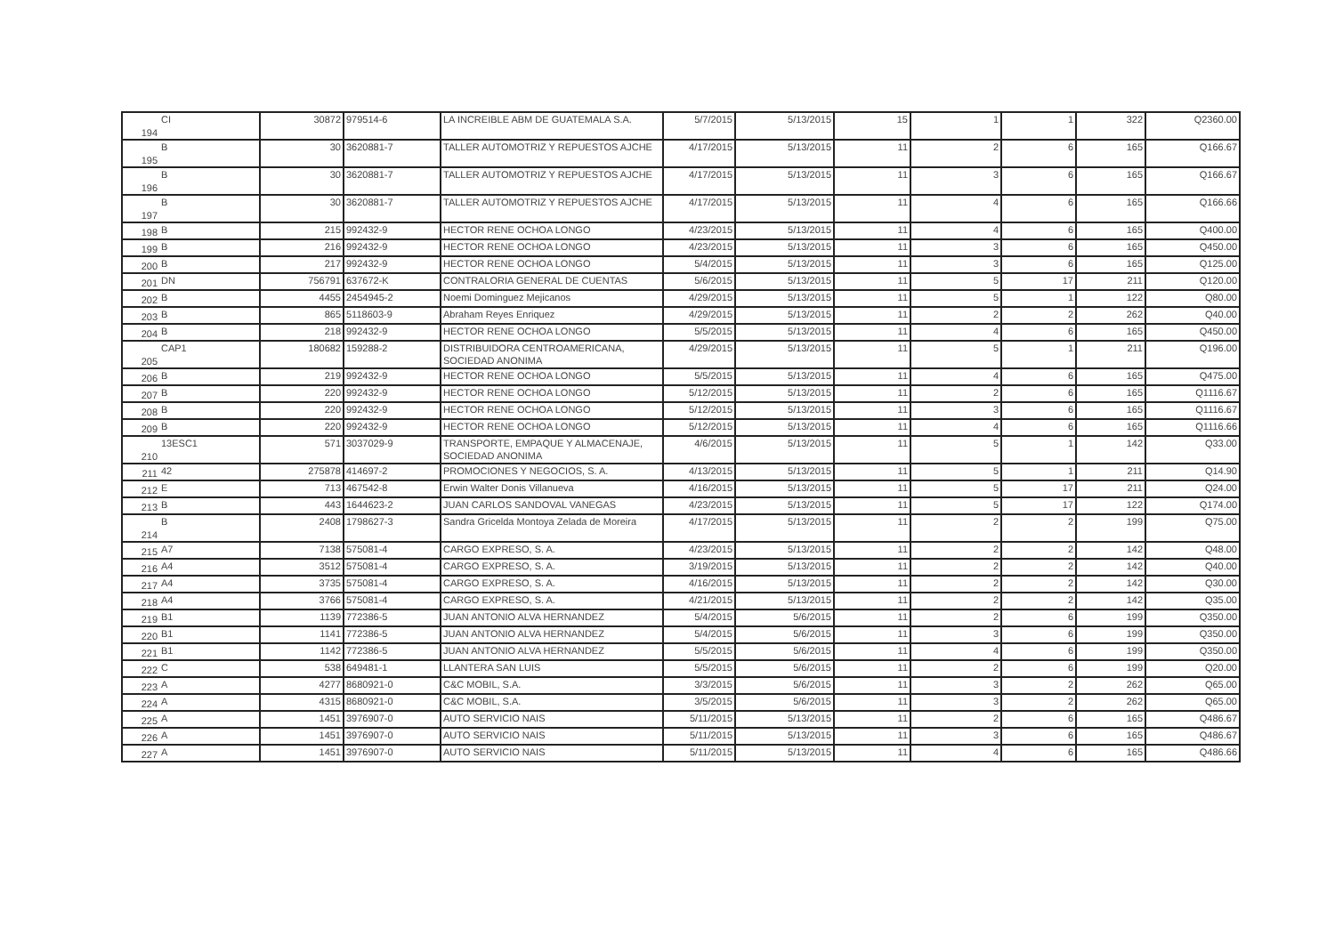| 194 | CI | 30872 | 979514-6 | LA INCREIBLE ABM DE GUATEMALA S.A. | 5/7/2015 | 5/13/2015 | 15 | 1 | 1 | 322 | Q2360.00 |
| 195 | B | 30 | 3620881-7 | TALLER AUTOMOTRIZ Y REPUESTOS AJCHE | 4/17/2015 | 5/13/2015 | 11 | 2 | 6 | 165 | Q166.67 |
| 196 | B | 30 | 3620881-7 | TALLER AUTOMOTRIZ Y REPUESTOS AJCHE | 4/17/2015 | 5/13/2015 | 11 | 3 | 6 | 165 | Q166.67 |
| 197 | B | 30 | 3620881-7 | TALLER AUTOMOTRIZ Y REPUESTOS AJCHE | 4/17/2015 | 5/13/2015 | 11 | 4 | 6 | 165 | Q166.66 |
| 198 | B | 215 | 992432-9 | HECTOR RENE OCHOA LONGO | 4/23/2015 | 5/13/2015 | 11 | 4 | 6 | 165 | Q400.00 |
| 199 | B | 216 | 992432-9 | HECTOR RENE OCHOA LONGO | 4/23/2015 | 5/13/2015 | 11 | 3 | 6 | 165 | Q450.00 |
| 200 | B | 217 | 992432-9 | HECTOR RENE OCHOA LONGO | 5/4/2015 | 5/13/2015 | 11 | 3 | 6 | 165 | Q125.00 |
| 201 | DN | 756791 | 637672-K | CONTRALORIA GENERAL DE CUENTAS | 5/6/2015 | 5/13/2015 | 11 | 5 | 17 | 211 | Q120.00 |
| 202 | B | 4455 | 2454945-2 | Noemi Dominguez Mejicanos | 4/29/2015 | 5/13/2015 | 11 | 5 | 1 | 122 | Q80.00 |
| 203 | B | 865 | 5118603-9 | Abraham Reyes Enriquez | 4/29/2015 | 5/13/2015 | 11 | 2 | 2 | 262 | Q40.00 |
| 204 | B | 218 | 992432-9 | HECTOR RENE OCHOA LONGO | 5/5/2015 | 5/13/2015 | 11 | 4 | 6 | 165 | Q450.00 |
| 205 | CAP1 | 180682 | 159288-2 | DISTRIBUIDORA CENTROAMERICANA, SOCIEDAD ANONIMA | 4/29/2015 | 5/13/2015 | 11 | 5 | 1 | 211 | Q196.00 |
| 206 | B | 219 | 992432-9 | HECTOR RENE OCHOA LONGO | 5/5/2015 | 5/13/2015 | 11 | 4 | 6 | 165 | Q475.00 |
| 207 | B | 220 | 992432-9 | HECTOR RENE OCHOA LONGO | 5/12/2015 | 5/13/2015 | 11 | 2 | 6 | 165 | Q1116.67 |
| 208 | B | 220 | 992432-9 | HECTOR RENE OCHOA LONGO | 5/12/2015 | 5/13/2015 | 11 | 3 | 6 | 165 | Q1116.67 |
| 209 | B | 220 | 992432-9 | HECTOR RENE OCHOA LONGO | 5/12/2015 | 5/13/2015 | 11 | 4 | 6 | 165 | Q1116.66 |
| 210 | 13ESC1 | 571 | 3037029-9 | TRANSPORTE, EMPAQUE Y ALMACENAJE, SOCIEDAD ANONIMA | 4/6/2015 | 5/13/2015 | 11 | 5 | 1 | 142 | Q33.00 |
| 211 | 42 | 275878 | 414697-2 | PROMOCIONES Y NEGOCIOS, S. A. | 4/13/2015 | 5/13/2015 | 11 | 5 | 1 | 211 | Q14.90 |
| 212 | E | 713 | 467542-8 | Erwin Walter Donis Villanueva | 4/16/2015 | 5/13/2015 | 11 | 5 | 17 | 211 | Q24.00 |
| 213 | B | 443 | 1644623-2 | JUAN CARLOS SANDOVAL VANEGAS | 4/23/2015 | 5/13/2015 | 11 | 5 | 17 | 122 | Q174.00 |
| 214 | B | 2408 | 1798627-3 | Sandra Gricelda Montoya Zelada de Moreira | 4/17/2015 | 5/13/2015 | 11 | 2 | 2 | 199 | Q75.00 |
| 215 | A7 | 7138 | 575081-4 | CARGO EXPRESO, S. A. | 4/23/2015 | 5/13/2015 | 11 | 2 | 2 | 142 | Q48.00 |
| 216 | A4 | 3512 | 575081-4 | CARGO EXPRESO, S. A. | 3/19/2015 | 5/13/2015 | 11 | 2 | 2 | 142 | Q40.00 |
| 217 | A4 | 3735 | 575081-4 | CARGO EXPRESO, S. A. | 4/16/2015 | 5/13/2015 | 11 | 2 | 2 | 142 | Q30.00 |
| 218 | A4 | 3766 | 575081-4 | CARGO EXPRESO, S. A. | 4/21/2015 | 5/13/2015 | 11 | 2 | 2 | 142 | Q35.00 |
| 219 | B1 | 1139 | 772386-5 | JUAN ANTONIO ALVA HERNANDEZ | 5/4/2015 | 5/6/2015 | 11 | 2 | 6 | 199 | Q350.00 |
| 220 | B1 | 1141 | 772386-5 | JUAN ANTONIO ALVA HERNANDEZ | 5/4/2015 | 5/6/2015 | 11 | 3 | 6 | 199 | Q350.00 |
| 221 | B1 | 1142 | 772386-5 | JUAN ANTONIO ALVA HERNANDEZ | 5/5/2015 | 5/6/2015 | 11 | 4 | 6 | 199 | Q350.00 |
| 222 | C | 538 | 649481-1 | LLANTERA SAN LUIS | 5/5/2015 | 5/6/2015 | 11 | 2 | 6 | 199 | Q20.00 |
| 223 | A | 4277 | 8680921-0 | C&C MOBIL, S.A. | 3/3/2015 | 5/6/2015 | 11 | 3 | 2 | 262 | Q65.00 |
| 224 | A | 4315 | 8680921-0 | C&C MOBIL, S.A. | 3/5/2015 | 5/6/2015 | 11 | 3 | 2 | 262 | Q65.00 |
| 225 | A | 1451 | 3976907-0 | AUTO SERVICIO NAIS | 5/11/2015 | 5/13/2015 | 11 | 2 | 6 | 165 | Q486.67 |
| 226 | A | 1451 | 3976907-0 | AUTO SERVICIO NAIS | 5/11/2015 | 5/13/2015 | 11 | 3 | 6 | 165 | Q486.67 |
| 227 | A | 1451 | 3976907-0 | AUTO SERVICIO NAIS | 5/11/2015 | 5/13/2015 | 11 | 4 | 6 | 165 | Q486.66 |